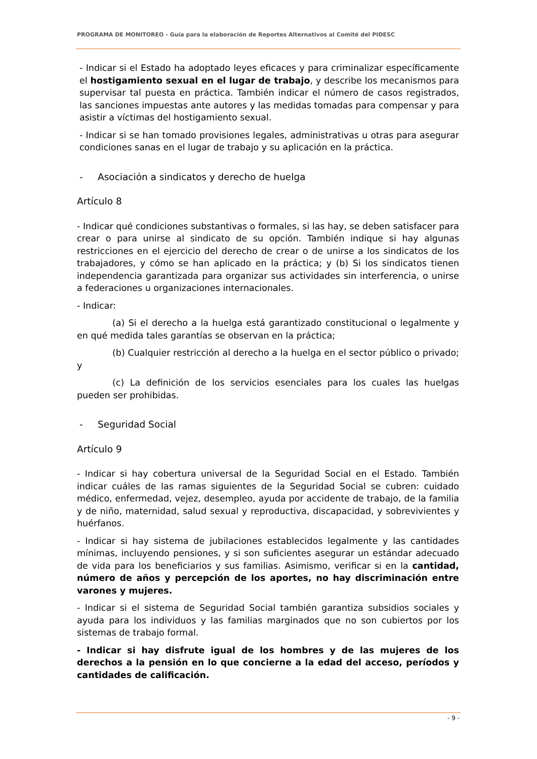PROGRAMA DE MONITOREO - Guía para la elaboración de Reportes Alternativos al Comité del PIDESC
- Indicar si el Estado ha adoptado leyes eficaces y para criminalizar específicamente el hostigamiento sexual en el lugar de trabajo, y describe los mecanismos para supervisar tal puesta en práctica. También indicar el número de casos registrados, las sanciones impuestas ante autores y las medidas tomadas para compensar y para asistir a víctimas del hostigamiento sexual.
- Indicar si se han tomado provisiones legales, administrativas u otras para asegurar condiciones sanas en el lugar de trabajo y su aplicación en la práctica.
- Asociación a sindicatos y derecho de huelga
Artículo 8
- Indicar qué condiciones substantivas o formales, si las hay, se deben satisfacer para crear o para unirse al sindicato de su opción. También indique si hay algunas restricciones en el ejercicio del derecho de crear o de unirse a los sindicatos de los trabajadores, y cómo se han aplicado en la práctica; y (b) Si los sindicatos tienen independencia garantizada para organizar sus actividades sin interferencia, o unirse a federaciones u organizaciones internacionales.
- Indicar:
(a) Si el derecho a la huelga está garantizado constitucional o legalmente y en qué medida tales garantías se observan en la práctica;
(b) Cualquier restricción al derecho a la huelga en el sector público o privado; y
(c) La definición de los servicios esenciales para los cuales las huelgas pueden ser prohibidas.
- Seguridad Social
Artículo 9
- Indicar si hay cobertura universal de la Seguridad Social en el Estado. También indicar cuáles de las ramas siguientes de la Seguridad Social se cubren: cuidado médico, enfermedad, vejez, desempleo, ayuda por accidente de trabajo, de la familia y de niño, maternidad, salud sexual y reproductiva, discapacidad, y sobrevivientes y huérfanos.
- Indicar si hay sistema de jubilaciones establecidos legalmente y las cantidades mínimas, incluyendo pensiones, y si son suficientes asegurar un estándar adecuado de vida para los beneficiarios y sus familias. Asimismo, verificar si en la cantidad, número de años y percepción de los aportes, no hay discriminación entre varones y mujeres.
- Indicar si el sistema de Seguridad Social también garantiza subsidios sociales y ayuda para los individuos y las familias marginados que no son cubiertos por los sistemas de trabajo formal.
- Indicar si hay disfrute igual de los hombres y de las mujeres de los derechos a la pensión en lo que concierne a la edad del acceso, períodos y cantidades de calificación.
- 9 -